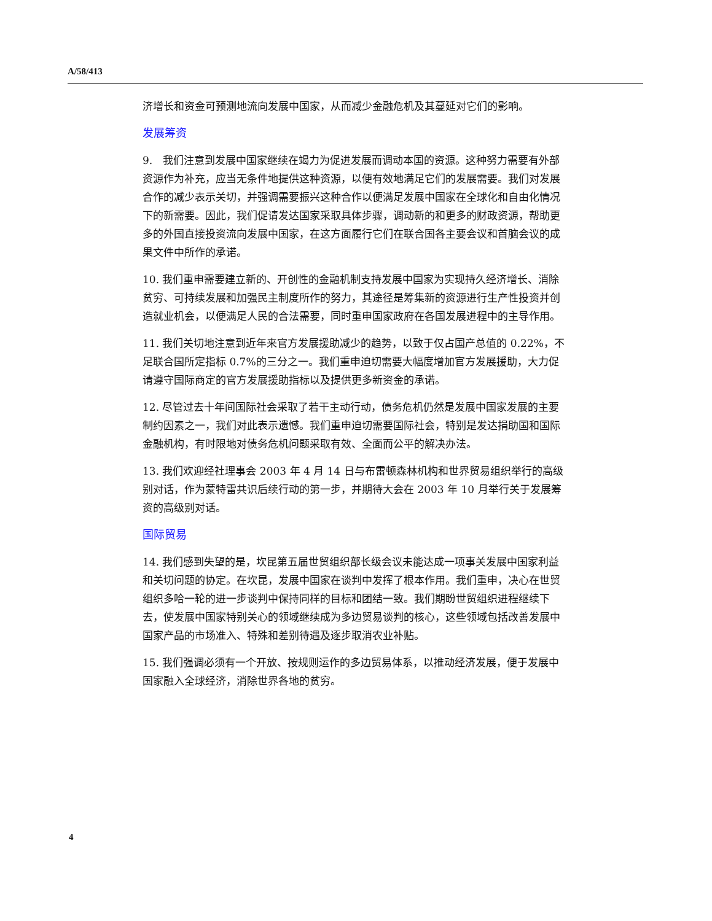A/58/413
济增长和资金可预测地流向发展中国家，从而减少金融危机及其蔓延对它们的影响。
发展筹资
9.　我们注意到发展中国家继续在竭力为促进发展而调动本国的资源。这种努力需要有外部资源作为补充，应当无条件地提供这种资源，以便有效地满足它们的发展需要。我们对发展合作的减少表示关切，并强调需要振兴这种合作以便满足发展中国家在全球化和自由化情况下的新需要。因此，我们促请发达国家采取具体步骤，调动新的和更多的财政资源，帮助更多的外国直接投资流向发展中国家，在这方面履行它们在联合国各主要会议和首脑会议的成果文件中所作的承诺。
10. 我们重申需要建立新的、开创性的金融机制支持发展中国家为实现持久经济增长、消除贫穷、可持续发展和加强民主制度所作的努力，其途径是筹集新的资源进行生产性投资并创造就业机会，以便满足人民的合法需要，同时重申国家政府在各国发展进程中的主导作用。
11. 我们关切地注意到近年来官方发展援助减少的趋势，以致于仅占国产总值的 0.22%，不足联合国所定指标 0.7%的三分之一。我们重申迫切需要大幅度增加官方发展援助，大力促请遵守国际商定的官方发展援助指标以及提供更多新资金的承诺。
12. 尽管过去十年间国际社会采取了若干主动行动，债务危机仍然是发展中国家发展的主要制约因素之一，我们对此表示遗憾。我们重申迫切需要国际社会，特别是发达捐助国和国际金融机构，有时限地对债务危机问题采取有效、全面而公平的解决办法。
13. 我们欢迎经社理事会 2003 年 4 月 14 日与布雷顿森林机构和世界贸易组织举行的高级别对话，作为蒙特雷共识后续行动的第一步，并期待大会在 2003 年 10 月举行关于发展筹资的高级别对话。
国际贸易
14. 我们感到失望的是，坎昆第五届世贸组织部长级会议未能达成一项事关发展中国家利益和关切问题的协定。在坎昆，发展中国家在谈判中发挥了根本作用。我们重申，决心在世贸组织多哈一轮的进一步谈判中保持同样的目标和团结一致。我们期盼世贸组织进程继续下去，使发展中国家特别关心的领域继续成为多边贸易谈判的核心，这些领域包括改善发展中国家产品的市场准入、特殊和差别待遇及逐步取消农业补贴。
15. 我们强调必须有一个开放、按规则运作的多边贸易体系，以推动经济发展，便于发展中国家融入全球经济，消除世界各地的贫穷。
4